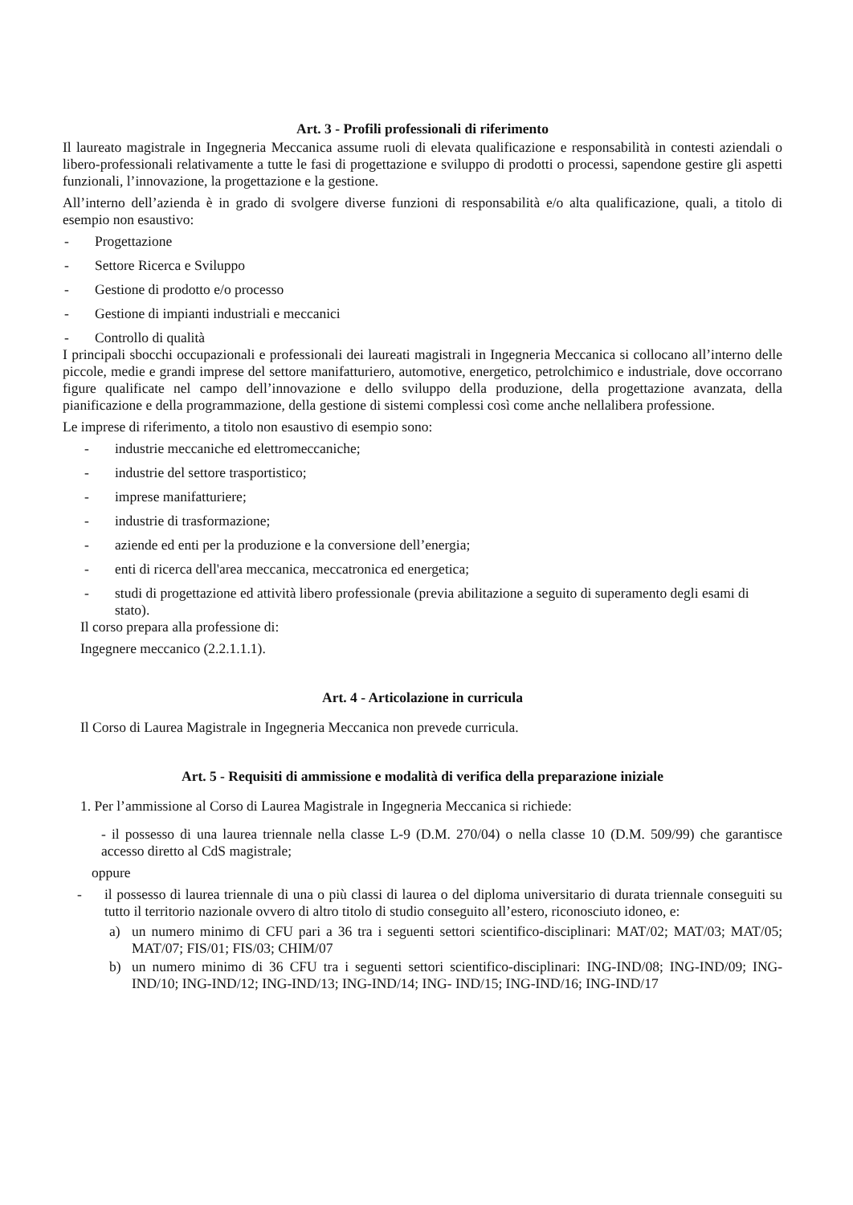Art. 3 - Profili professionali di riferimento
Il laureato magistrale in Ingegneria Meccanica assume ruoli di elevata qualificazione e responsabilità in contesti aziendali o libero-professionali relativamente a tutte le fasi di progettazione e sviluppo di prodotti o processi, sapendone gestire gli aspetti funzionali, l’innovazione, la progettazione e la gestione.
All’interno dell’azienda è in grado di svolgere diverse funzioni di responsabilità e/o alta qualificazione, quali, a titolo di esempio non esaustivo:
- Progettazione
- Settore Ricerca e Sviluppo
- Gestione di prodotto e/o processo
- Gestione di impianti industriali e meccanici
- Controllo di qualità
I principali sbocchi occupazionali e professionali dei laureati magistrali in Ingegneria Meccanica si collocano all’interno delle piccole, medie e grandi imprese del settore manifatturiero, automotive, energetico, petrolchimico e industriale, dove occorrano figure qualificate nel campo dell’innovazione e dello sviluppo della produzione, della progettazione avanzata, della pianificazione e della programmazione, della gestione di sistemi complessi così come anche nellalibera professione.
Le imprese di riferimento, a titolo non esaustivo di esempio sono:
- industrie meccaniche ed elettromeccaniche;
- industrie del settore trasportistico;
- imprese manifatturiere;
- industrie di trasformazione;
- aziende ed enti per la produzione e la conversione dell’energia;
- enti di ricerca dell'area meccanica, meccatronica ed energetica;
- studi di progettazione ed attività libero professionale (previa abilitazione a seguito di superamento degli esami di stato).
Il corso prepara alla professione di:
Ingegnere meccanico (2.2.1.1.1).
Art. 4 - Articolazione in curricula
Il Corso di Laurea Magistrale in Ingegneria Meccanica non prevede curricula.
Art. 5 - Requisiti di ammissione e modalità di verifica della preparazione iniziale
1. Per l’ammissione al Corso di Laurea Magistrale in Ingegneria Meccanica si richiede:
- il possesso di una laurea triennale nella classe L-9 (D.M. 270/04) o nella classe 10 (D.M. 509/99) che garantisce accesso diretto al CdS magistrale;
oppure
- il possesso di laurea triennale di una o più classi di laurea o del diploma universitario di durata triennale conseguiti su tutto il territorio nazionale ovvero di altro titolo di studio conseguito all’estero, riconosciuto idoneo, e:
a) un numero minimo di CFU pari a 36 tra i seguenti settori scientifico-disciplinari: MAT/02; MAT/03; MAT/05; MAT/07; FIS/01; FIS/03; CHIM/07
b) un numero minimo di 36 CFU tra i seguenti settori scientifico-disciplinari: ING-IND/08; ING-IND/09; ING-IND/10; ING-IND/12; ING-IND/13; ING-IND/14; ING- IND/15; ING-IND/16; ING-IND/17